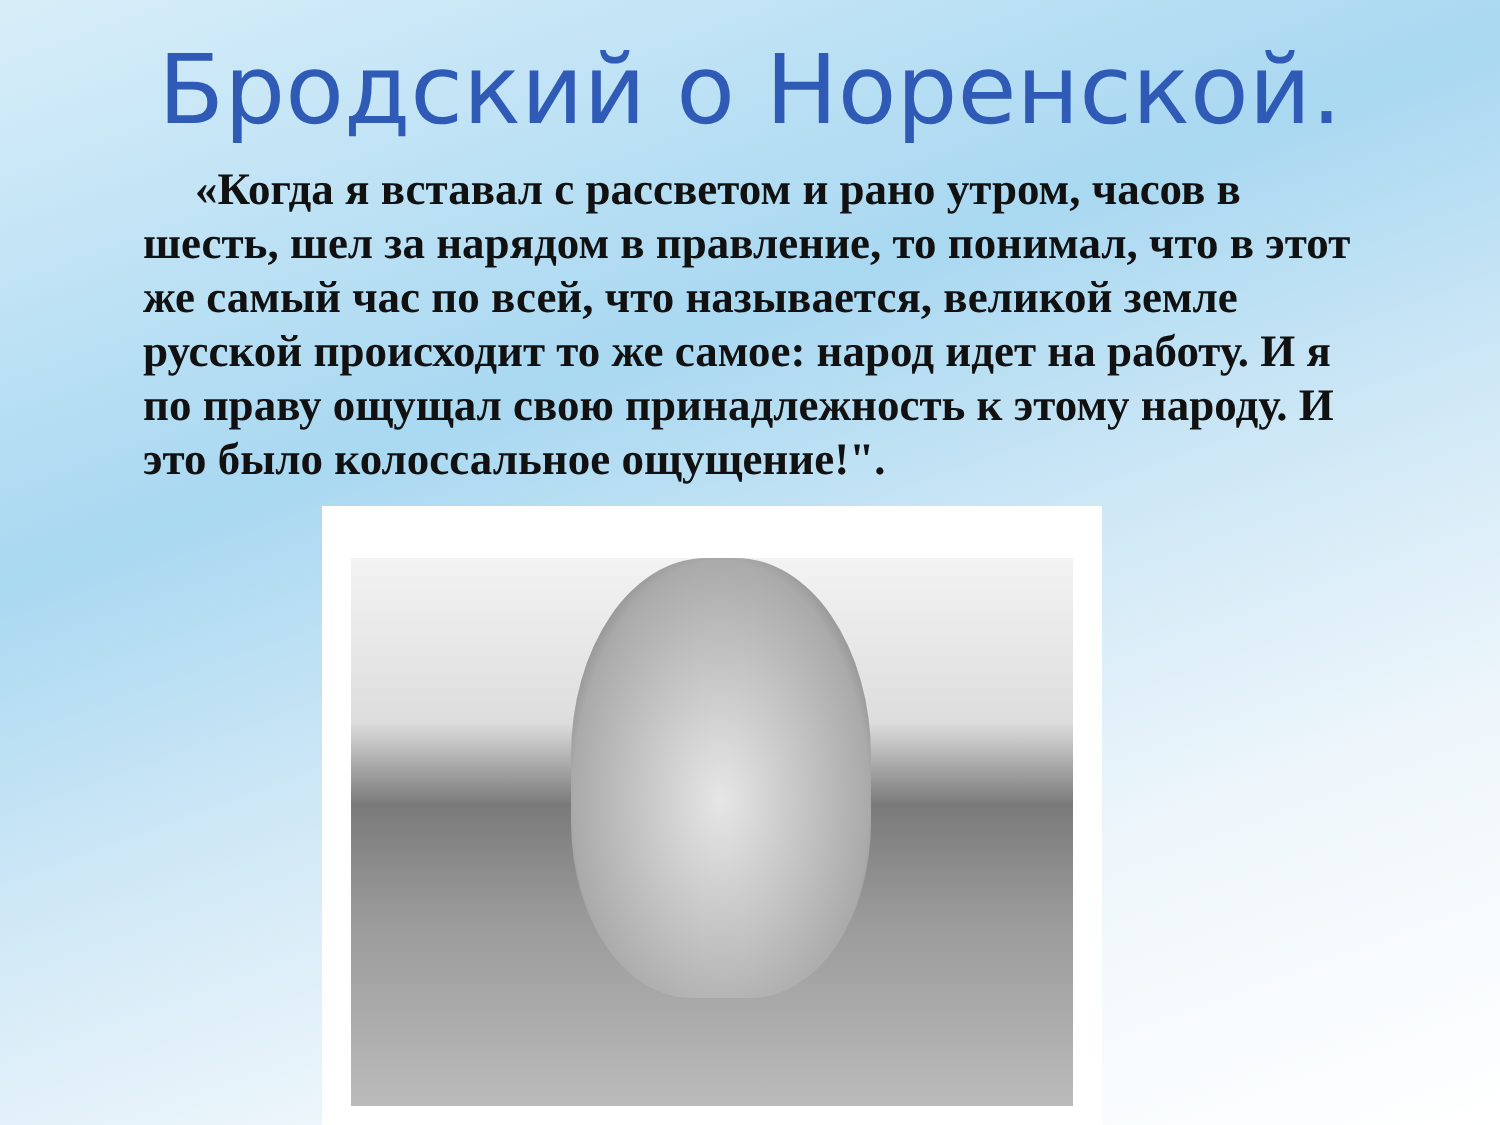Бродский о Норенской.
«Когда я вставал с рассветом и рано утром, часов в шесть, шел за нарядом в правление, то понимал, что в этот же самый час по всей, что называется, великой земле русской происходит то же самое: народ идет на работу. И я по праву ощущал свою принадлежность к этому народу. И это было колоссальное ощущение!".